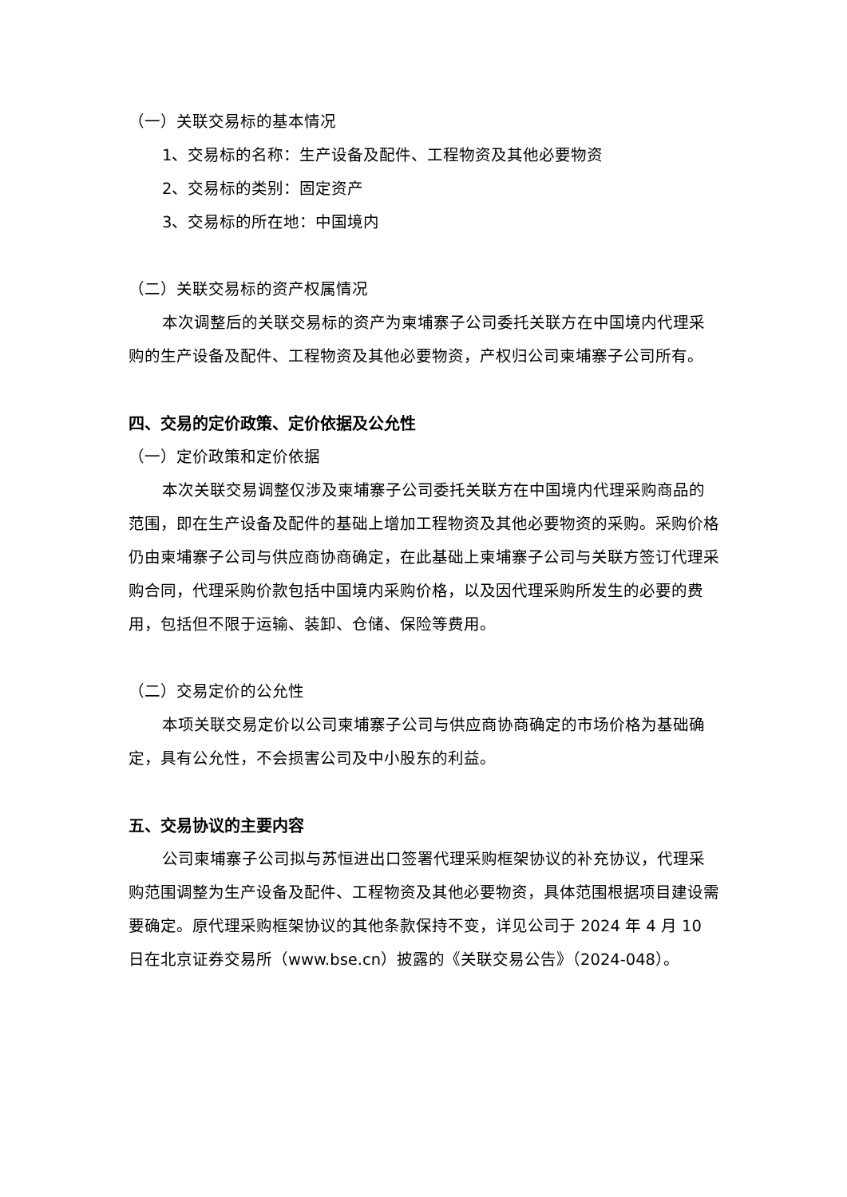（一）关联交易标的基本情况
1、交易标的名称：生产设备及配件、工程物资及其他必要物资
2、交易标的类别：固定资产
3、交易标的所在地：中国境内
（二）关联交易标的资产权属情况
本次调整后的关联交易标的资产为柬埔寨子公司委托关联方在中国境内代理采购的生产设备及配件、工程物资及其他必要物资，产权归公司柬埔寨子公司所有。
四、交易的定价政策、定价依据及公允性
（一）定价政策和定价依据
本次关联交易调整仅涉及柬埔寨子公司委托关联方在中国境内代理采购商品的范围，即在生产设备及配件的基础上增加工程物资及其他必要物资的采购。采购价格仍由柬埔寨子公司与供应商协商确定，在此基础上柬埔寨子公司与关联方签订代理采购合同，代理采购价款包括中国境内采购价格，以及因代理采购所发生的必要的费用，包括但不限于运输、装卸、仓储、保险等费用。
（二）交易定价的公允性
本项关联交易定价以公司柬埔寨子公司与供应商协商确定的市场价格为基础确定，具有公允性，不会损害公司及中小股东的利益。
五、交易协议的主要内容
公司柬埔寨子公司拟与苏恒进出口签署代理采购框架协议的补充协议，代理采购范围调整为生产设备及配件、工程物资及其他必要物资，具体范围根据项目建设需要确定。原代理采购框架协议的其他条款保持不变，详见公司于 2024 年 4 月 10 日在北京证券交易所（www.bse.cn）披露的《关联交易公告》（2024-048）。